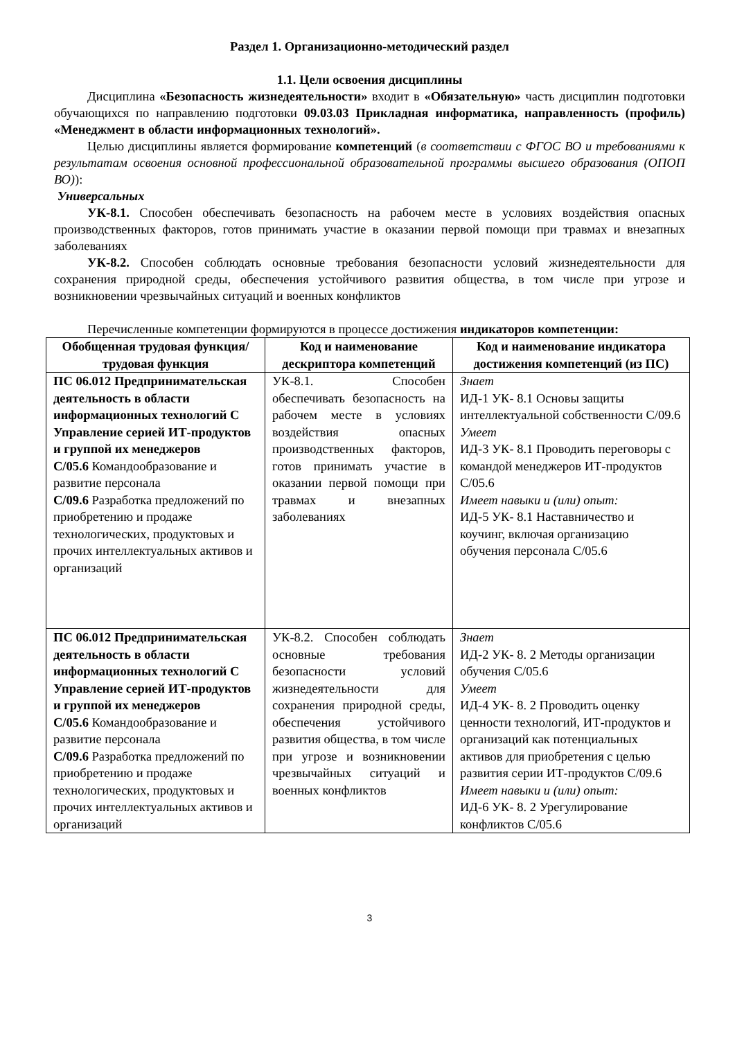Раздел 1. Организационно-методический раздел
1.1. Цели освоения дисциплины
Дисциплина «Безопасность жизнедеятельности» входит в «Обязательную» часть дисциплин подготовки обучающихся по направлению подготовки 09.03.03 Прикладная информатика, направленность (профиль) «Менеджмент в области информационных технологий».
Целью дисциплины является формирование компетенций (в соответствии с ФГОС ВО и требованиями к результатам освоения основной профессиональной образовательной программы высшего образования (ОПОП ВО)):
Универсальных
УК-8.1. Способен обеспечивать безопасность на рабочем месте в условиях воздействия опасных производственных факторов, готов принимать участие в оказании первой помощи при травмах и внезапных заболеваниях
УК-8.2. Способен соблюдать основные требования безопасности условий жизнедеятельности для сохранения природной среды, обеспечения устойчивого развития общества, в том числе при угрозе и возникновении чрезвычайных ситуаций и военных конфликтов
Перечисленные компетенции формируются в процессе достижения индикаторов компетенции:
| Обобщенная трудовая функция/ трудовая функция | Код и наименование дескриптора компетенций | Код и наименование индикатора достижения компетенций (из ПС) |
| --- | --- | --- |
| ПС 06.012 Предпринимательская деятельность в области информационных технологий С Управление серией ИТ-продуктов и группой их менеджеров С/05.6 Командообразование и развитие персонала С/09.6 Разработка предложений по приобретению и продаже технологических, продуктовых и прочих интеллектуальных активов и организаций | УК-8.1. Способен обеспечивать безопасность на рабочем месте в условиях воздействия опасных производственных факторов, готов принимать участие в оказании первой помощи при травмах и внезапных заболеваниях | Знает ИД-1 УК- 8.1 Основы защиты интеллектуальной собственности С/09.6 Умеет ИД-3 УК- 8.1 Проводить переговоры с командой менеджеров ИТ-продуктов С/05.6 Имеет навыки и (или) опыт: ИД-5 УК- 8.1 Наставничество и коучинг, включая организацию обучения персонала С/05.6 |
| ПС 06.012 Предпринимательская деятельность в области информационных технологий С Управление серией ИТ-продуктов и группой их менеджеров С/05.6 Командообразование и развитие персонала С/09.6 Разработка предложений по приобретению и продаже технологических, продуктовых и прочих интеллектуальных активов и организаций | УК-8.2. Способен соблюдать основные требования безопасности условий жизнедеятельности для сохранения природной среды, обеспечения устойчивого развития общества, в том числе при угрозе и возникновении чрезвычайных ситуаций и военных конфликтов | Знает ИД-2 УК- 8. 2 Методы организации обучения С/05.6 Умеет ИД-4 УК- 8. 2 Проводить оценку ценности технологий, ИТ-продуктов и организаций как потенциальных активов для приобретения с целью развития серии ИТ-продуктов С/09.6 Имеет навыки и (или) опыт: ИД-6 УК- 8. 2 Урегулирование конфликтов С/05.6 |
3